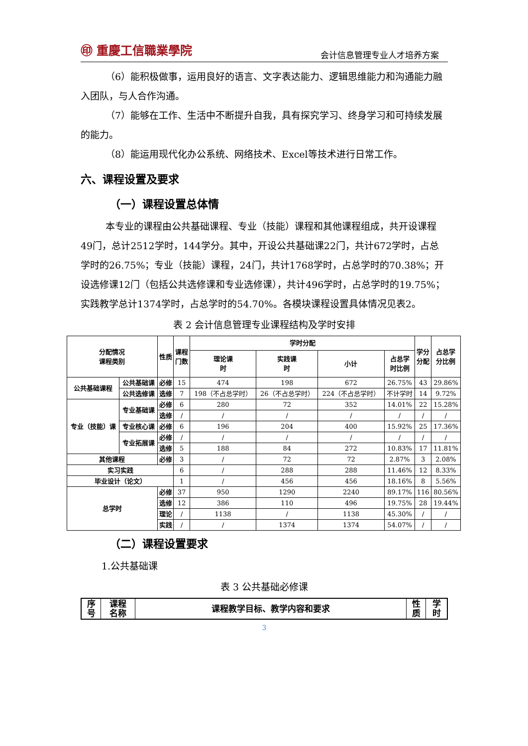㊞ 重慶工信職業學院
会计信息管理专业人才培养方案
（6）能积极做事，运用良好的语言、文字表达能力、逻辑思维能力和沟通能力融入团队，与人合作沟通。
（7）能够在工作、生活中不断提升自我，具有探究学习、终身学习和可持续发展的能力。
（8）能运用现代化办公系统、网络技术、Excel等技术进行日常工作。
六、课程设置及要求
（一）课程设置总体情
本专业的课程由公共基础课程、专业（技能）课程和其他课程组成，共开设课程49门，总计2512学时，144学分。其中，开设公共基础课22门，共计672学时，占总学时的26.75%；专业（技能）课程，24门，共计1768学时，占总学时的70.38%；开设选修课12门（包括公共选修课和专业选修课），共计496学时，占总学时的19.75%；实践教学总计1374学时，占总学时的54.70%。各模块课程设置具体情况见表2。
表 2 会计信息管理专业课程结构及学时安排
| 分配情况 课程类别 | | 性质 | 课程 门数 | 学时分配 | | | | 学分 分配 | 占总学 分比例 |
| --- | --- | --- | --- | --- | --- | --- | --- | --- | --- |
| | | | | 理论课 时 | 实践课 时 | 小计 | 占总学 时比例 | | |
| 公共基础课程 | 公共基础课 | 必修 | 15 | 474 | 198 | 672 | 26.75% | 43 | 29.86% |
| | 公共选修课 | 选修 | 7 | 198（不占总学时） | 26（不占总学时） | 224（不占总学时） | 不计学时 | 14 | 9.72% |
| 专业（技能）课 | 专业基础课 | 必修 | 6 | 280 | 72 | 352 | 14.01% | 22 | 15.28% |
| | | 选修 | / | / | / | / | / | / | / |
| | 专业核心课 | 必修 | 6 | 196 | 204 | 400 | 15.92% | 25 | 17.36% |
| | 专业拓展课 | 必修 | / | / | / | / | / | / | / |
| | | 选修 | 5 | 188 | 84 | 272 | 10.83% | 17 | 11.81% |
| 其他课程 | | 必修 | 3 | / | 72 | 72 | 2.87% | 3 | 2.08% |
| 实习实践 | | | 6 | / | 288 | 288 | 11.46% | 12 | 8.33% |
| 毕业设计（论文） | | | 1 | / | 456 | 456 | 18.16% | 8 | 5.56% |
| 总学时 | | 必修 | 37 | 950 | 1290 | 2240 | 89.17% | 116 | 80.56% |
| | | 选修 | 12 | 386 | 110 | 496 | 19.75% | 28 | 19.44% |
| | | 理论 | / | 1138 | / | 1138 | 45.30% | / | / |
| | | 实践 | / | / | 1374 | 1374 | 54.07% | / | / |
（二）课程设置要求
1.公共基础课
表 3 公共基础必修课
| 序 号 | 课程 名称 | 课程教学目标、教学内容和要求 | 性 质 | 学 时 |
| --- | --- | --- | --- | --- |
3